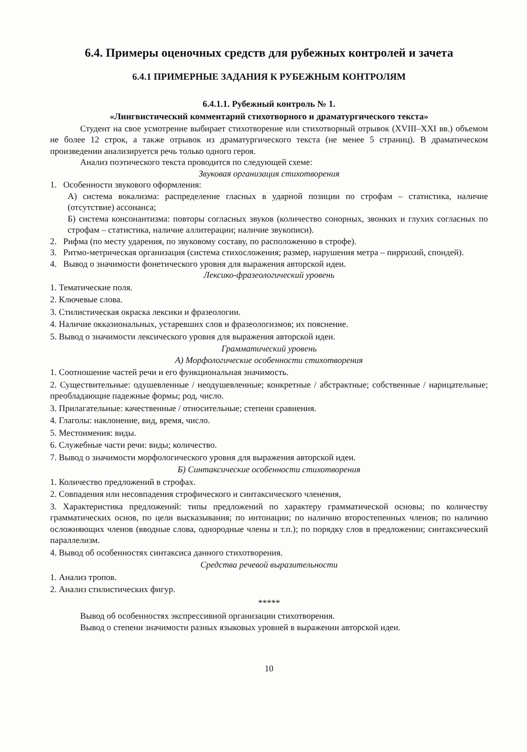6.4. Примеры оценочных средств для рубежных контролей и зачета
6.4.1 ПРИМЕРНЫЕ ЗАДАНИЯ К РУБЕЖНЫМ КОНТРОЛЯМ
6.4.1.1. Рубежный контроль № 1.
«Лингвистический комментарий стихотворного и драматургического текста»
Студент на свое усмотрение выбирает стихотворение или стихотворный отрывок (XVIII–XXI вв.) объемом не более 12 строк, а также отрывок из драматургического текста (не менее 5 страниц). В драматическом произведении анализируется речь только одного героя.
Анализ поэтического текста проводится по следующей схеме:
Звуковая организация стихотворения
1. Особенности звукового оформления:
А) система вокализма: распределение гласных в ударной позиции по строфам – статистика, наличие (отсутствие) ассонанса;
Б) система консонантизма: повторы согласных звуков (количество сонорных, звонких и глухих согласных по строфам – статистика, наличие аллитерации; наличие звукописи).
2. Рифма (по месту ударения, по звуковому составу, по расположению в строфе).
3. Ритмо-метрическая организация (система стихосложения; размер, нарушения метра – пиррихий, спондей).
4. Вывод о значимости фонетического уровня для выражения авторской идеи.
Лексико-фразеологический уровень
1. Тематические поля.
2. Ключевые слова.
3. Стилистическая окраска лексики и фразеологии.
4. Наличие окказиональных, устаревших слов и фразеологизмов; их пояснение.
5. Вывод о значимости лексического уровня для выражения авторской идеи.
Грамматический уровень
А) Морфологические особенности стихотворения
1. Соотношение частей речи и его функциональная значимость.
2. Существительные: одушевленные / неодушевленные; конкретные / абстрактные; собственные / нарицательные; преобладающие падежные формы; род, число.
3. Прилагательные: качественные / относительные; степени сравнения.
4. Глаголы: наклонение, вид, время, число.
5. Местоимения: виды.
6. Служебные части речи: виды; количество.
7. Вывод о значимости морфологического уровня для выражения авторской идеи.
Б) Синтаксические особенности стихотворения
1. Количество предложений в строфах.
2. Совпадения или несовпадения строфического и синтаксического членения,
3. Характеристика предложений: типы предложений по характеру грамматической основы; по количеству грамматических основ, по цели высказывания; по интонации; по наличию второстепенных членов; по наличию осложняющих членов (вводные слова, однородные члены и т.п.); по порядку слов в предложении; синтаксический параллелизм.
4. Вывод об особенностях синтаксиса данного стихотворения.
Средства речевой выразительности
1. Анализ тропов.
2. Анализ стилистических фигур.
*****
Вывод об особенностях экспрессивной организации стихотворения.
Вывод о степени значимости разных языковых уровней в выражении авторской идеи.
10